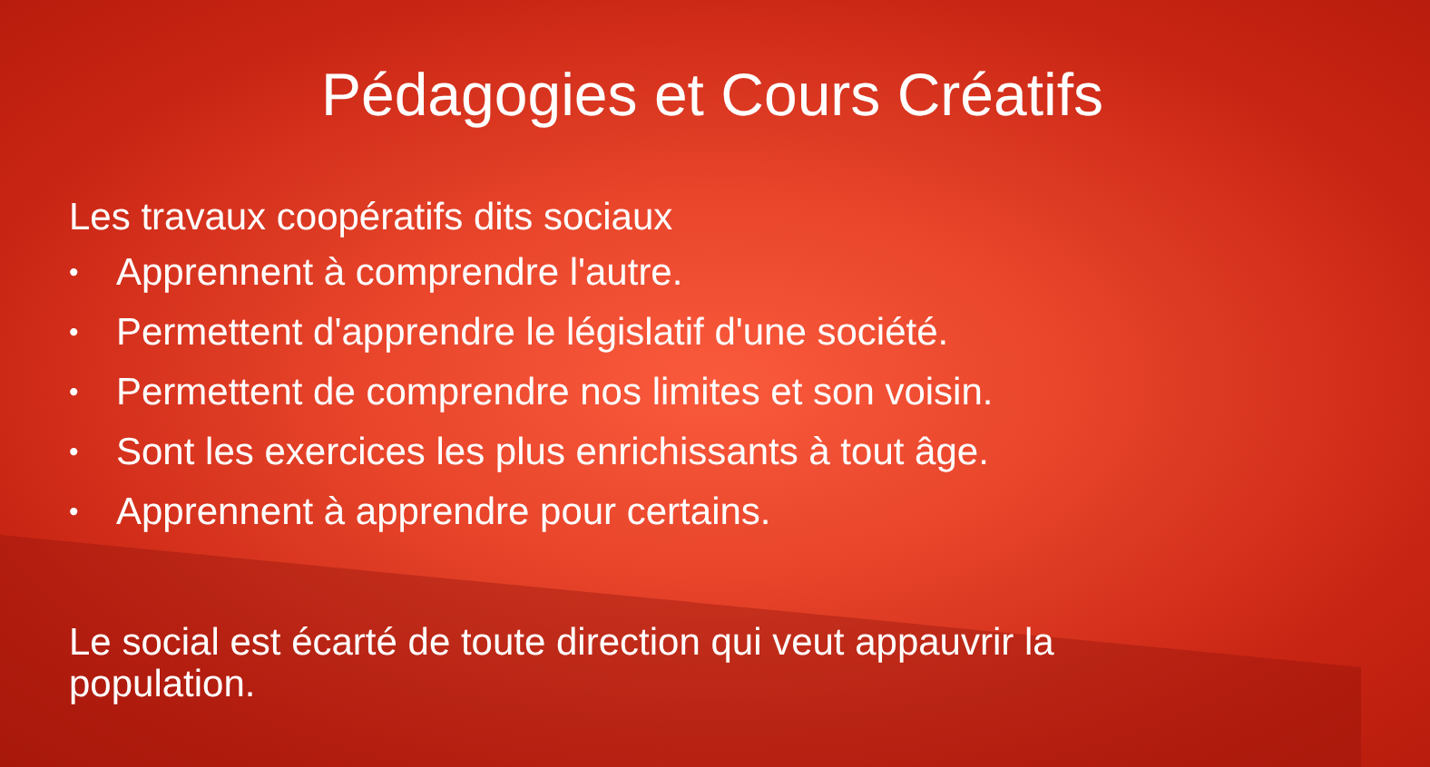Pédagogies et Cours Créatifs
Les travaux coopératifs dits sociaux
• Apprennent à comprendre l'autre.
• Permettent d'apprendre le législatif d'une société.
• Permettent de comprendre nos limites et son voisin.
• Sont les exercices les plus enrichissants à tout âge.
• Apprennent à apprendre pour certains.
Le social est écarté de toute direction qui veut appauvrir la population.